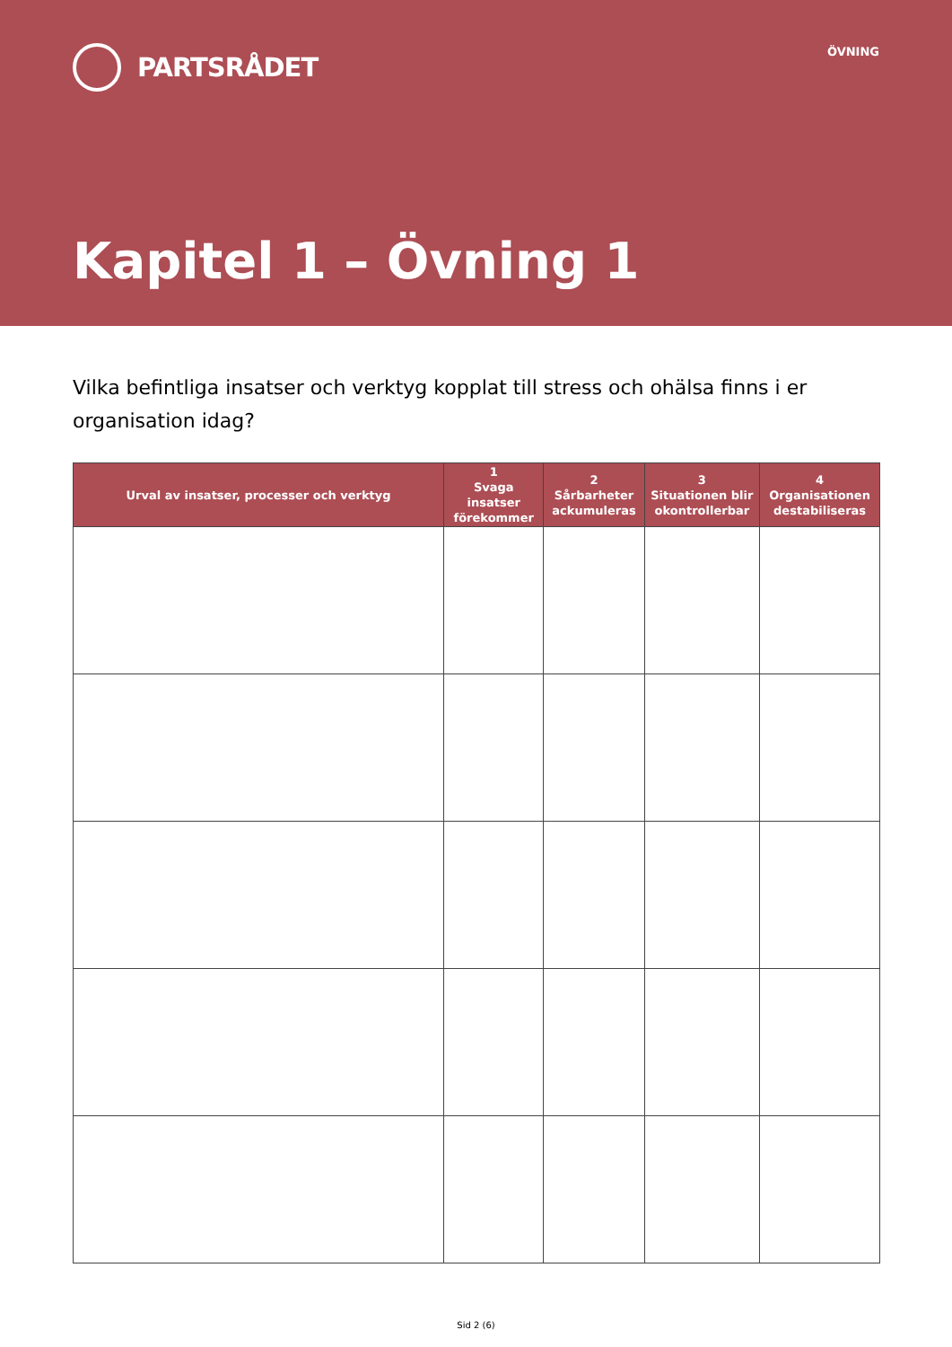PARTSRÅDET
ÖVNING
Kapitel 1 – Övning 1
Vilka befintliga insatser och verktyg kopplat till stress och ohälsa finns i er organisation idag?
| Urval av insatser, processer och verktyg | 1 Svaga insatser förekommer | 2 Sårbarheter ackumuleras | 3 Situationen blir okontrollerbar | 4 Organisationen destabiliseras |
| --- | --- | --- | --- | --- |
Sid 2 (6)